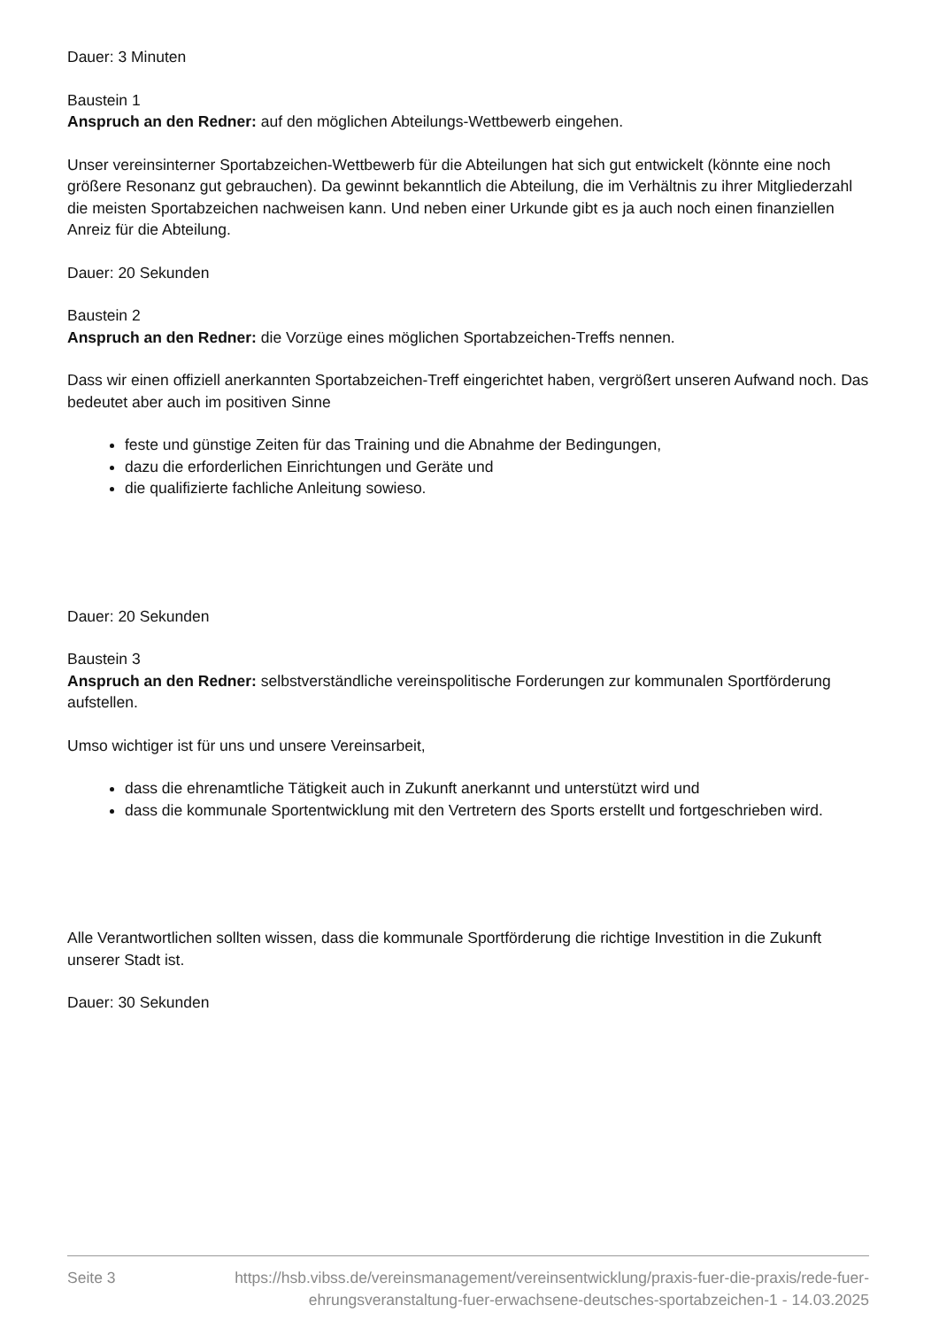Dauer: 3 Minuten
Baustein 1
Anspruch an den Redner: auf den möglichen Abteilungs-Wettbewerb eingehen.
Unser vereinsinterner Sportabzeichen-Wettbewerb für die Abteilungen hat sich gut entwickelt (könnte eine noch größere Resonanz gut gebrauchen). Da gewinnt bekanntlich die Abteilung, die im Verhältnis zu ihrer Mitgliederzahl die meisten Sportabzeichen nachweisen kann. Und neben einer Urkunde gibt es ja auch noch einen finanziellen Anreiz für die Abteilung.
Dauer: 20 Sekunden
Baustein 2
Anspruch an den Redner: die Vorzüge eines möglichen Sportabzeichen-Treffs nennen.
Dass wir einen offiziell anerkannten Sportabzeichen-Treff eingerichtet haben, vergrößert unseren Aufwand noch. Das bedeutet aber auch im positiven Sinne
feste und günstige Zeiten für das Training und die Abnahme der Bedingungen,
dazu die erforderlichen Einrichtungen und Geräte und
die qualifizierte fachliche Anleitung sowieso.
Dauer: 20 Sekunden
Baustein 3
Anspruch an den Redner: selbstverständliche vereinspolitische Forderungen zur kommunalen Sportförderung aufstellen.
Umso wichtiger ist für uns und unsere Vereinsarbeit,
dass die ehrenamtliche Tätigkeit auch in Zukunft anerkannt und unterstützt wird und
dass die kommunale Sportentwicklung mit den Vertretern des Sports erstellt und fortgeschrieben wird.
Alle Verantwortlichen sollten wissen, dass die kommunale Sportförderung die richtige Investition in die Zukunft unserer Stadt ist.
Dauer: 30 Sekunden
Seite 3 https://hsb.vibss.de/vereinsmanagement/vereinsentwicklung/praxis-fuer-die-praxis/rede-fuer-ehrungsveranstaltung-fuer-erwachsene-deutsches-sportabzeichen-1 - 14.03.2025